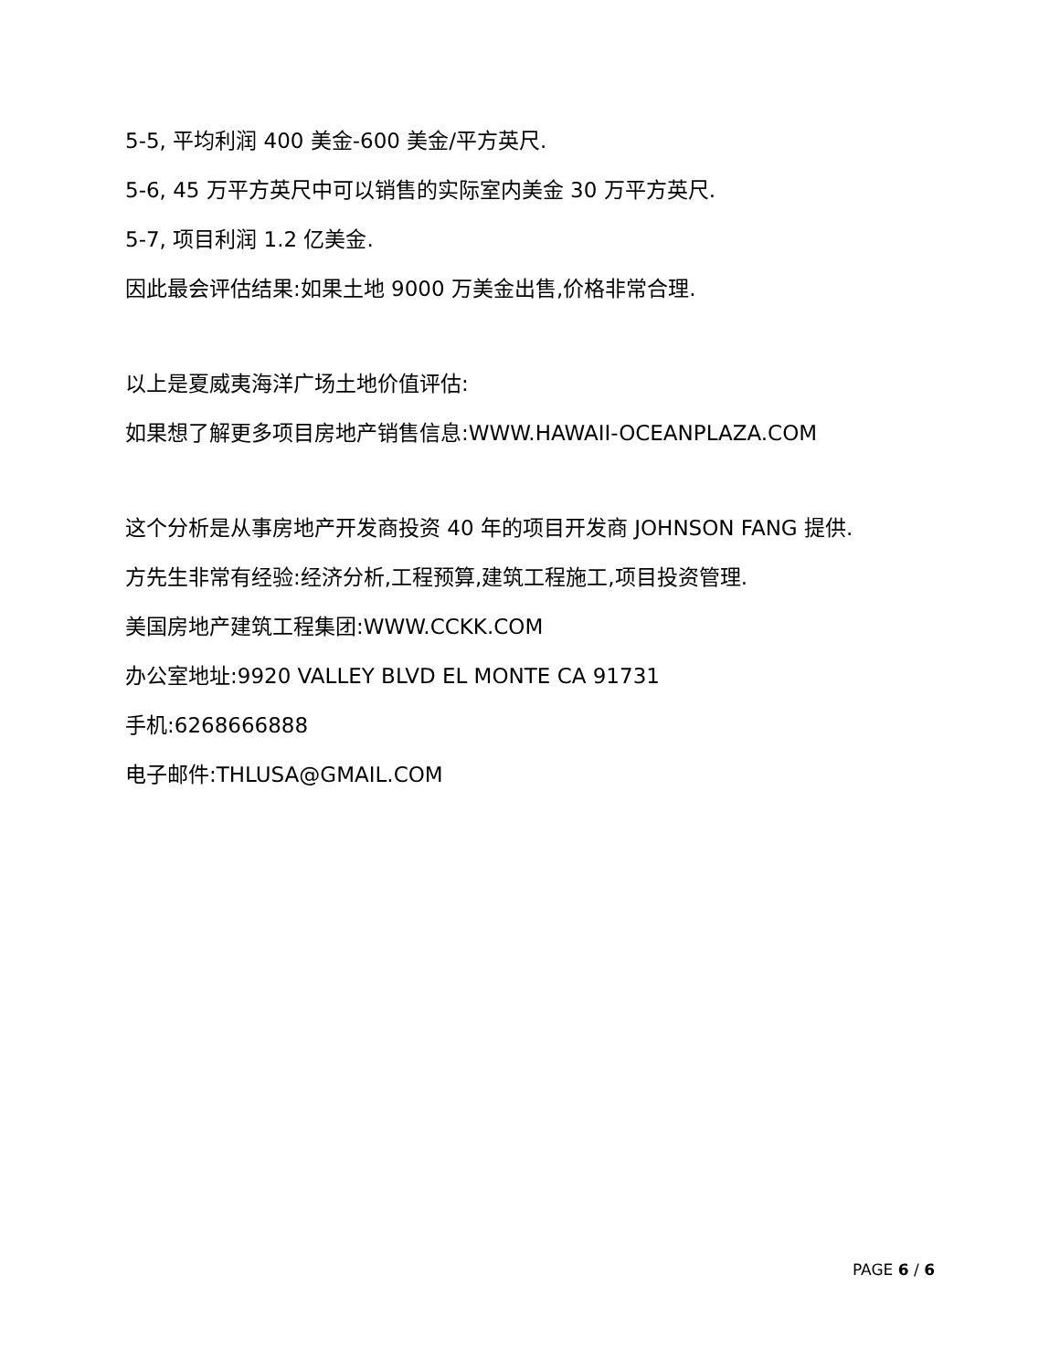5-5, 平均利润 400 美金-600 美金/平方英尺.
5-6, 45 万平方英尺中可以销售的实际室内美金 30 万平方英尺.
5-7, 项目利润 1.2 亿美金.
因此最会评估结果:如果土地 9000 万美金出售,价格非常合理.
以上是夏威夷海洋广场土地价值评估:
如果想了解更多项目房地产销售信息:WWW.HAWAII-OCEANPLAZA.COM
这个分析是从事房地产开发商投资 40 年的项目开发商 JOHNSON FANG 提供.
方先生非常有经验:经济分析,工程预算,建筑工程施工,项目投资管理.
美国房地产建筑工程集团:WWW.CCKK.COM
办公室地址:9920 VALLEY BLVD EL MONTE CA 91731
手机:6268666888
电子邮件:THLUSA@GMAIL.COM
PAGE 6 / 6